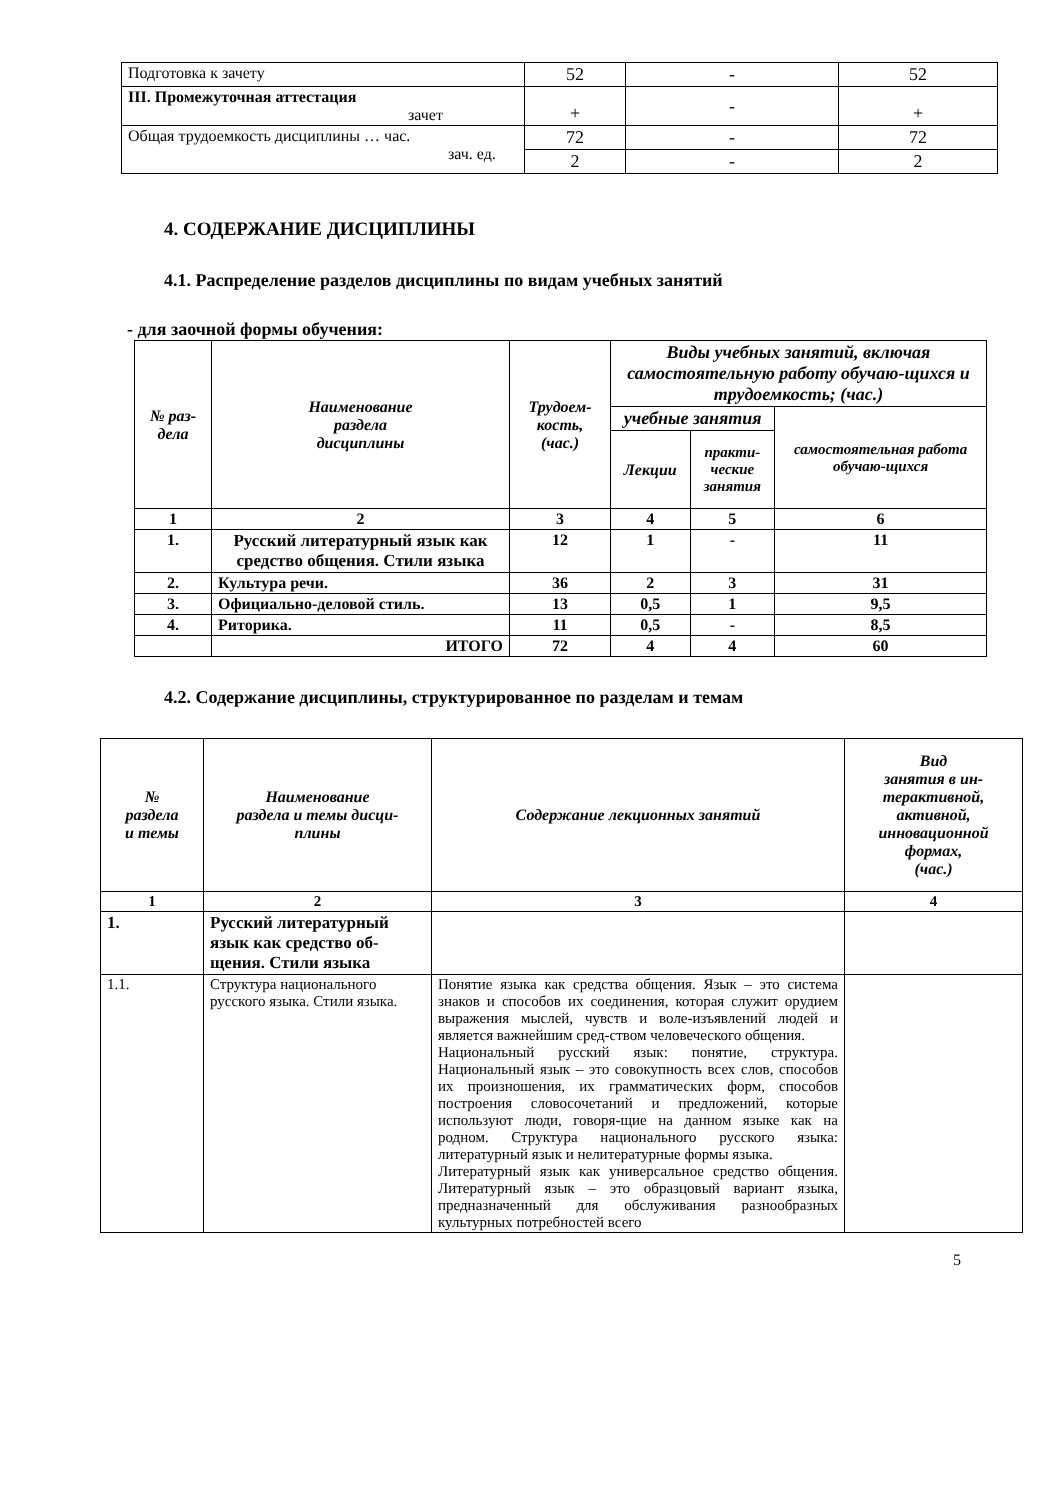| Подготовка к зачету | 52 | - | 52 |
| III. Промежуточная аттестация зачет | + | - | + |
| Общая трудоемкость дисциплины … час. зач. ед. | 72 | - | 72 |
| | 2 | - | 2 |
4. СОДЕРЖАНИЕ ДИСЦИПЛИНЫ
4.1. Распределение разделов дисциплины по видам учебных занятий
- для заочной формы обучения:
| № раз- дела | Наименование раздела дисциплины | Трудоем- кость, (час.) | Виды учебных занятий, включая самостоятельную работу обучаю-щихся и трудоемкость; (час.) | | |
| --- | --- | --- | --- | --- | --- |
| | | | учебные занятия | | самостоятельная работа обучаю-щихся |
| | | | Лекции | практи- ческие занятия | |
| 1 | 2 | 3 | 4 | 5 | 6 |
| 1. | Русский литературный язык как средство общения. Стили языка | 12 | 1 | - | 11 |
| 2. | Культура речи. | 36 | 2 | 3 | 31 |
| 3. | Официально-деловой стиль. | 13 | 0,5 | 1 | 9,5 |
| 4. | Риторика. | 11 | 0,5 | - | 8,5 |
| | ИТОГО | 72 | 4 | 4 | 60 |
4.2. Содержание дисциплины, структурированное по разделам и темам
| № раздела и темы | Наименование раздела и темы дисци- плины | Содержание лекционных занятий | Вид занятия в ин- терактивной, активной, инновационной формах, (час.) |
| --- | --- | --- | --- |
| 1 | 2 | 3 | 4 |
| 1. | Русский литературный язык как средство об-щения. Стили языка | | |
| 1.1. | Структура национального русского языка. Стили языка. | Понятие языка как средства общения. Язык – это система знаков и способов их соединения, которая служит орудием выражения мыслей, чувств и воле-изъявлений людей и является важнейшим сред-ством человеческого общения. Национальный русский язык: понятие, структура. Национальный язык – это совокупность всех слов, способов их произношения, их грамматических форм, способов построения словосочетаний и предложений, которые используют люди, говоря-щие на данном языке как на родном. Структура национального русского языка: литературный язык и нелитературные формы языка. Литературный язык как универсальное средство общения. Литературный язык – это образцовый вариант языка, предназначенный для обслуживания разнообразных культурных потребностей всего | |
5